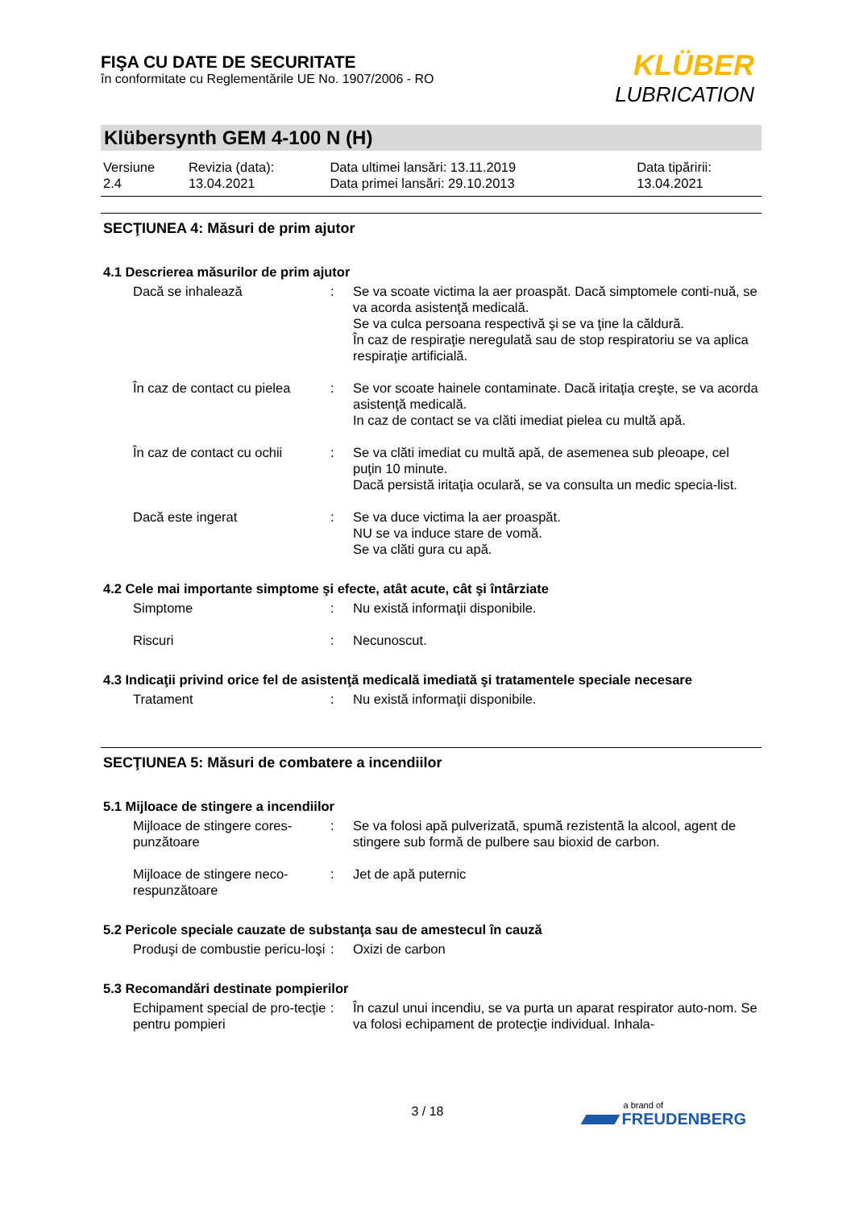FIŞA CU DATE DE SECURITATE
în conformitate cu Reglementările UE No. 1907/2006 - RO
KLÜBER
LUBRICATION
Klübersynth GEM 4-100 N (H)
| Versiune 2.4 | Revizia (data): 13.04.2021 | Data ultimei lansări: 13.11.2019 Data primei lansări: 29.10.2013 | Data tipăririi: 13.04.2021 |
SECŢIUNEA 4: Măsuri de prim ajutor
4.1 Descrierea măsurilor de prim ajutor
| Dacă se inhalează | : | Se va scoate victima la aer proaspăt. Dacă simptomele conti-nuă, se va acorda asistenţă medicală. Se va culca persoana respectivă şi se va ţine la căldură. În caz de respiraţie neregulată sau de stop respiratoriu se va aplica respiraţie artificială. |
| În caz de contact cu pielea | : | Se vor scoate hainele contaminate. Dacă iritaţia creşte, se va acorda asistenţă medicală. In caz de contact se va clăti imediat pielea cu multă apă. |
| În caz de contact cu ochii | : | Se va clăti imediat cu multă apă, de asemenea sub pleoape, cel puţin 10 minute. Dacă persistă iritaţia oculară, se va consulta un medic specia-list. |
| Dacă este ingerat | : | Se va duce victima la aer proaspăt. NU se va induce stare de vomă. Se va clăti gura cu apă. |
4.2 Cele mai importante simptome şi efecte, atât acute, cât şi întârziate
| Simptome | : | Nu există informaţii disponibile. |
| Riscuri | : | Necunoscut. |
4.3 Indicaţii privind orice fel de asistenţă medicală imediată şi tratamentele speciale necesare
| Tratament | : | Nu există informaţii disponibile. |
SECŢIUNEA 5: Măsuri de combatere a incendiilor
5.1 Mijloace de stingere a incendiilor
| Mijloace de stingere cores-punzătoare | : | Se va folosi apă pulverizată, spumă rezistentă la alcool, agent de stingere sub formă de pulbere sau bioxid de carbon. |
| Mijloace de stingere neco-respunzătoare | : | Jet de apă puternic |
5.2 Pericole speciale cauzate de substanţa sau de amestecul în cauză
| Produşi de combustie pericu-loşi | : | Oxizi de carbon |
5.3 Recomandări destinate pompierilor
| Echipament special de pro-tecţie pentru pompieri | : | În cazul unui incendiu, se va purta un aparat respirator auto-nom. Se va folosi echipament de protecţie individual. Inhala- |
3 / 18
a brand of
FREUDENBERG